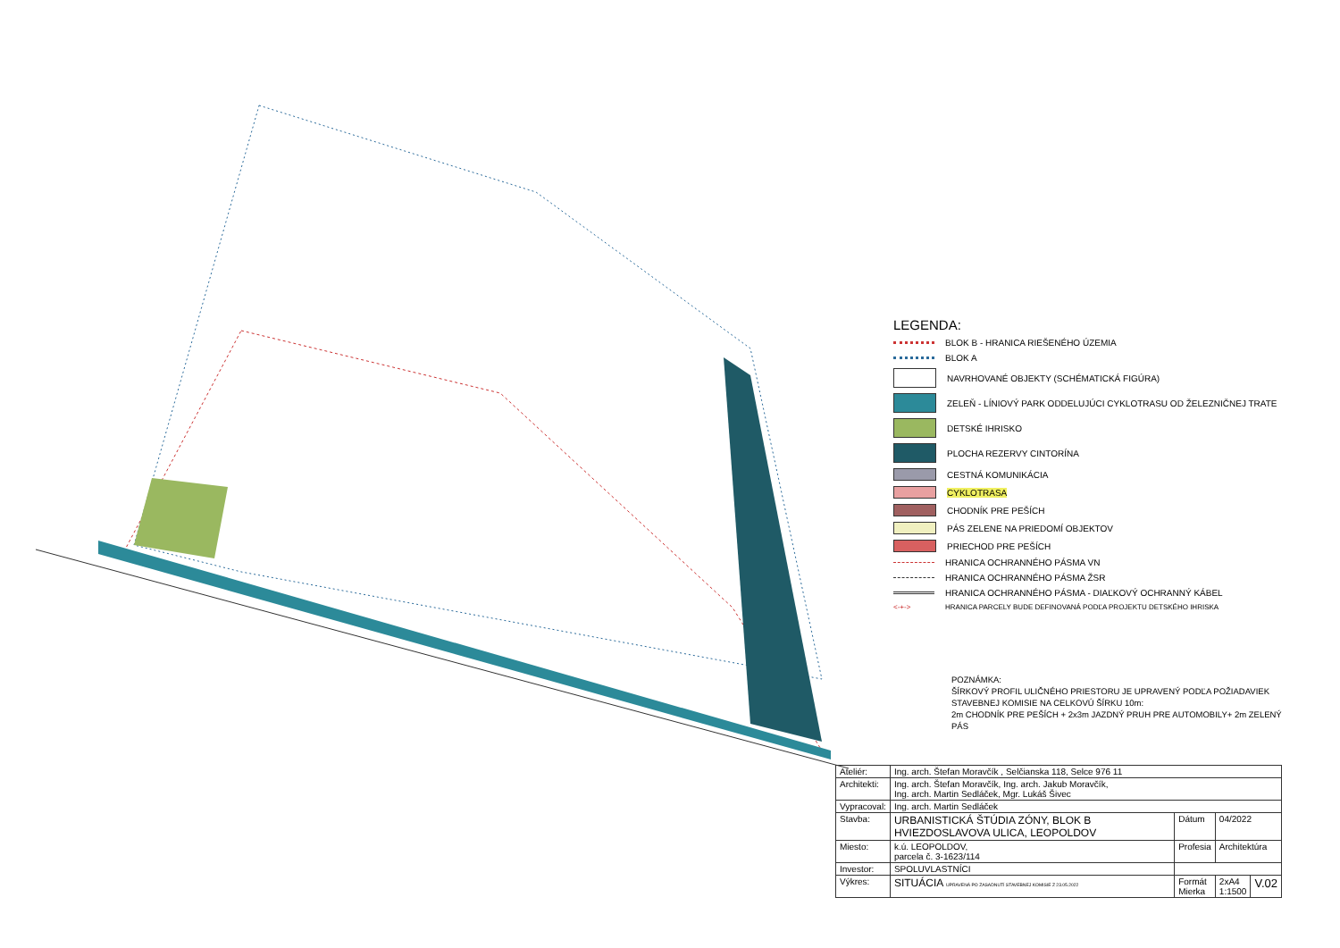LEGENDA:
BLOK B - HRANICA RIEŠENÉHO ÚZEMIA
BLOK A
NAVRHOVANÉ OBJEKTY (SCHÉMATICKÁ FIGÚRA)
ZELEŇ - LÍNIOVÝ PARK ODDELUJÚCI CYKLOTRASU OD ŽELEZNIČNEJ TRATE
DETSKÉ IHRISKO
PLOCHA REZERVY CINTORÍNA
CESTNÁ KOMUNIKÁCIA
CYKLOTRASA
CHODNÍK PRE PEŠÍCH
PÁS ZELENE NA PRIEDOMÍ OBJEKTOV
PRIECHOD PRE PEŠÍCH
HRANICA OCHRANNÉHO PÁSMA VN
HRANICA OCHRANNÉHO PÁSMA ŽSR
HRANICA OCHRANNÉHO PÁSMA - DIAĽKOVÝ OCHRANNÝ KÁBEL
<-+-> HRANICA PARCELY BUDE DEFINOVANÁ PODĽA PROJEKTU DETSKÉHO IHRISKA
POZNÁMKA:
ŠÍRKOVÝ PROFIL ULIČNÉHO PRIESTORU JE UPRAVENÝ PODĽA POŽIADAVIEK STAVEBNEJ KOMISIE NA CELKOVÚ ŠÍRKU 10m:
2m CHODNÍK PRE PEŠÍCH + 2x3m JAZDNÝ PRUH PRE AUTOMOBILY+ 2m ZELENÝ PÁS
| Ateliér: | Ing. arch. Štefan Moravčík , Selčianska 118, Selce 976 11 | | | |
| Architekti: | Ing. arch. Štefan Moravčík, Ing. arch. Jakub Moravčík, Ing. arch. Martin Sedláček, Mgr. Lukáš Šivec | | | |
| Vypracoval: | Ing. arch. Martin Sedláček | | | |
| Stavba: | URBANISTICKÁ ŠTÚDIA ZÓNY, BLOK B HVIEZDOSLAVOVA ULICA, LEOPOLDOV | Dátum | 04/2022 | |
| Miesto: | k.ú. LEOPOLDOV, parcela č. 3-1623/114 | Profesia | Architektúra | |
| Investor: | SPOLUVLASTNÍCI | | | |
| Výkres: | SITUÁCIA UPRAVENÁ PO ZASADNUTÍ STAVEBNEJ KOMISIE Z 23.05.2022 | Formát Mierka | 2xA4 1:1500 | V.02 |